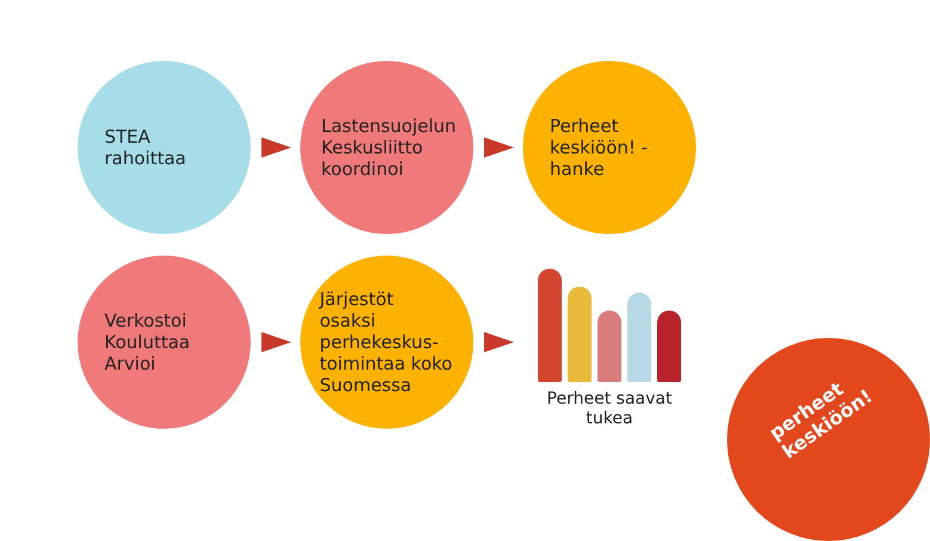STEA rahoittaa
Lastensuojelun Keskusliitto koordinoi
Perheet keskiöön! -hanke
Verkostoi Kouluttaa Arvioi
Järjestöt osaksi perhekeskus-toimintaa koko Suomessa
Perheet saavat tukea
perheet keskiöön!